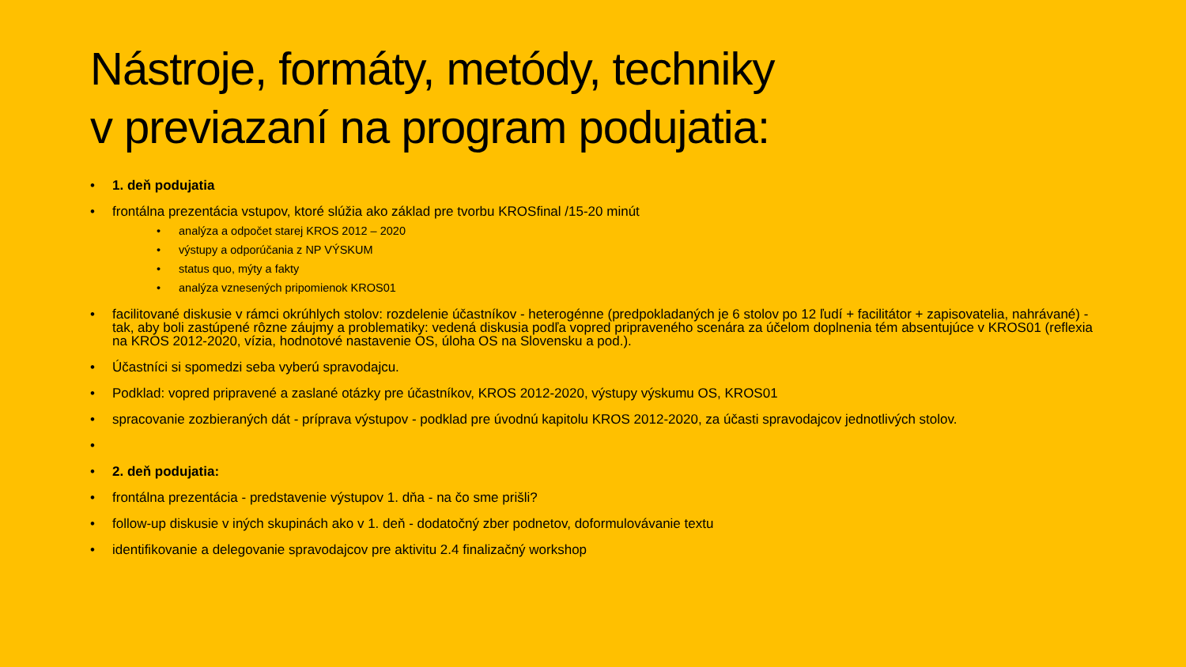Nástroje, formáty, metódy, techniky
v previazaní na program podujatia:
• 1. deň podujatia
• frontálna prezentácia vstupov, ktoré slúžia ako základ pre tvorbu KROSfinal /15-20 minút
• analýza a odpočet starej KROS 2012 – 2020
• výstupy a odporúčania z NP VÝSKUM
• status quo, mýty a fakty
• analýza vznesených pripomienok KROS01
• facilitované diskusie v rámci okrúhlych stolov: rozdelenie účastníkov - heterogénne (predpokladaných je 6 stolov po 12 ľudí + facilitátor + zapisovatelia, nahrávané) - tak, aby boli zastúpené rôzne záujmy a problematiky: vedená diskusia podľa vopred pripraveného scenára za účelom doplnenia tém absentujúce v KROS01 (reflexia na KROS 2012-2020, vízia, hodnotové nastavenie OS, úloha OS na Slovensku a pod.).
• Účastníci si spomedzi seba vyberú spravodajcu.
• Podklad: vopred pripravené a zaslané otázky pre účastníkov, KROS 2012-2020, výstupy výskumu OS, KROS01
• spracovanie zozbieraných dát - príprava výstupov - podklad pre úvodnú kapitolu KROS 2012-2020, za účasti spravodajcov jednotlivých stolov.
• • 2. deň podujatia:
• frontálna prezentácia - predstavenie výstupov 1. dňa - na čo sme prišli?
• follow-up diskusie v iných skupinách ako v 1. deň - dodatočný zber podnetov, doformulovávanie textu
• identifikovanie a delegovanie spravodajcov pre aktivitu 2.4 finalizačný workshop